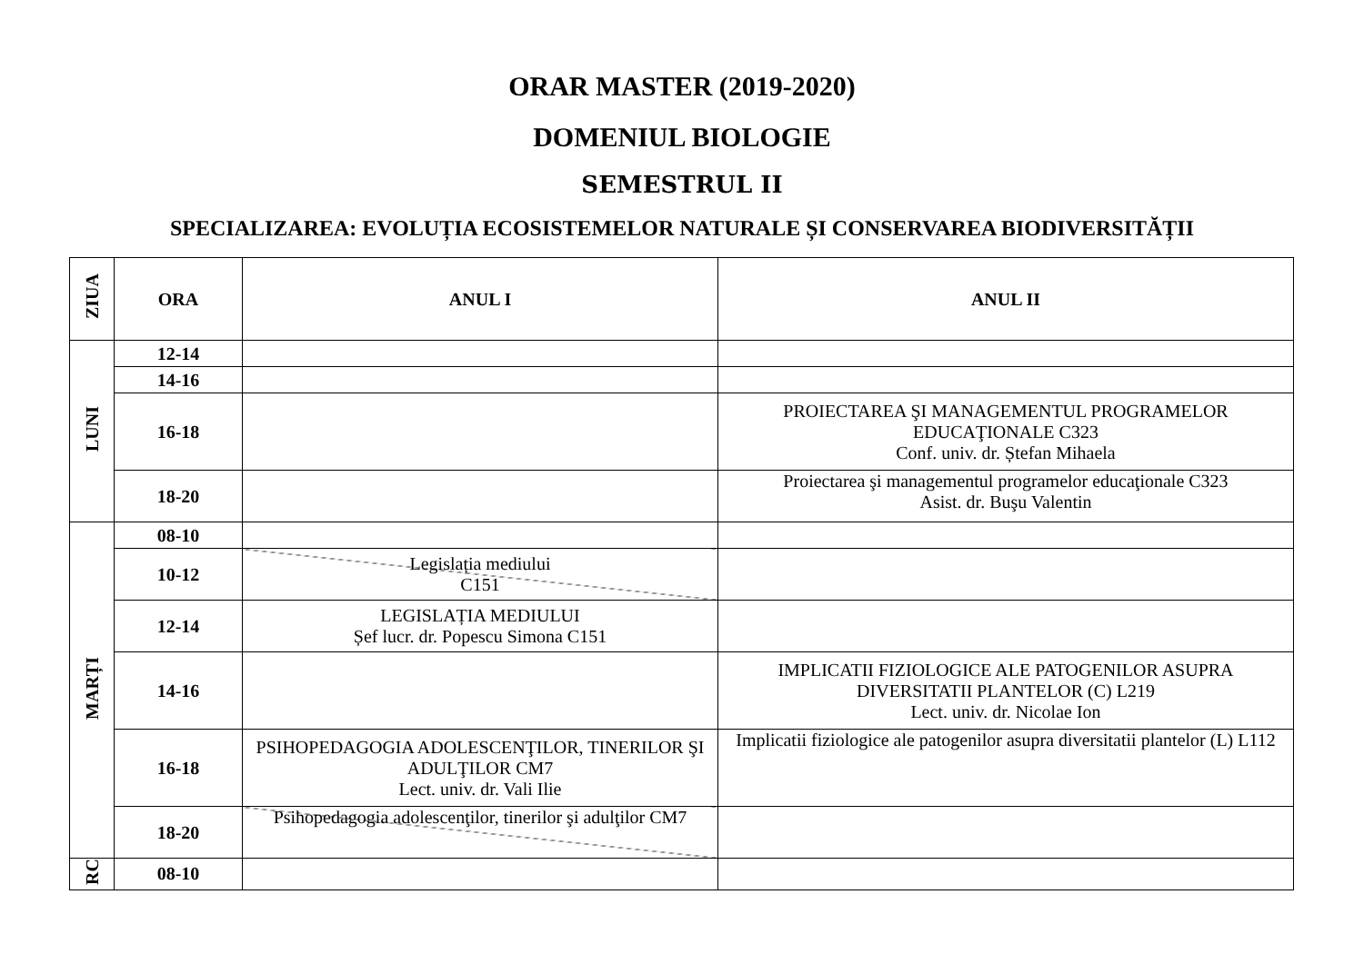ORAR MASTER (2019-2020)
DOMENIUL BIOLOGIE
SEMESTRUL II
SPECIALIZAREA: EVOLUȚIA ECOSISTEMELOR NATURALE ȘI CONSERVAREA BIODIVERSITĂȚII
| ZIUA | ORA | ANUL I | ANUL II |
| --- | --- | --- | --- |
| LUNI | 12-14 | | |
| | 14-16 | | |
| | 16-18 | | PROIECTAREA ŞI MANAGEMENTUL PROGRAMELOR EDUCAŢIONALE C323 Conf. univ. dr. Ștefan Mihaela |
| | 18-20 | | Proiectarea şi managementul programelor educaţionale C323 Asist. dr. Buşu Valentin |
| MARȚI | 08-10 | | |
| | 10-12 | Legislația mediului C151 | |
| | 12-14 | LEGISLAȚIA MEDIULUI Șef lucr. dr. Popescu Simona C151 | |
| | 14-16 | | IMPLICATII FIZIOLOGICE ALE PATOGENILOR ASUPRA DIVERSITATII PLANTELOR (C) L219 Lect. univ. dr. Nicolae Ion |
| | 16-18 | PSIHOPEDAGOGIA ADOLESCENŢILOR, TINERILOR ŞI ADULŢILOR CM7 Lect. univ. dr. Vali Ilie | Implicatii fiziologice ale patogenilor asupra diversitatii plantelor (L) L112 |
| | 18-20 | Psihopedagogia adolescenţilor, tinerilor şi adulţilor CM7 | |
| RC | 08-10 | | |